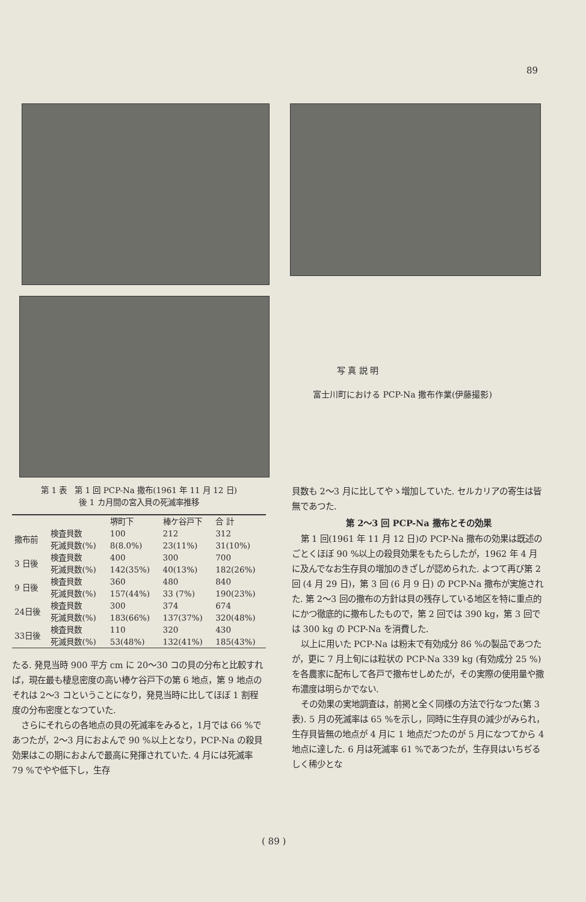89
写 真 説 明
富士川町における PCP-Na 撒布作業(伊藤撮影)
第 1 表　第 1 回 PCP-Na 撒布(1961 年 11 月 12 日)
後 1 カ月間の宮入貝の死滅率推移
| | | 堺町下 | 棒ケ谷戸下 | 合 計 |
| --- | --- | --- | --- | --- |
| 撒布前 | 検査貝数 | 100 | 212 | 312 |
| | 死滅貝数(%) | 8(8.0%) | 23(11%) | 31(10%) |
| 3 日後 | 検査貝数 | 400 | 300 | 700 |
| | 死滅貝数(%) | 142(35%) | 40(13%) | 182(26%) |
| 9 日後 | 検査貝数 | 360 | 480 | 840 |
| | 死滅貝数(%) | 157(44%) | 33 (7%) | 190(23%) |
| 24日後 | 検査貝数 | 300 | 374 | 674 |
| | 死滅貝数(%) | 183(66%) | 137(37%) | 320(48%) |
| 33日後 | 検査貝数 | 110 | 320 | 430 |
| | 死滅貝数(%) | 53(48%) | 132(41%) | 185(43%) |
たる. 発見当時 900 平方 cm に 20～30 コの貝の分布と比較すれば，現在最も棲息密度の高い棒ケ谷戸下の第 6 地点，第 9 地点のそれは 2～3 コということになり，発見当時に比してほぼ 1 割程度の分布密度となつていた.
さらにそれらの各地点の貝の死滅率をみると，1月では 66 %であつたが，2～3 月におよんで 90 %以上となり，PCP-Na の殺貝効果はこの期におよんで最高に発揮されていた. 4 月には死滅率 79 %でやや低下し，生存
貝数も 2～3 月に比してやゝ増加していた. セルカリアの寄生は皆無であつた.
第 2～3 回 PCP-Na 撒布とその効果
第 1 回(1961 年 11 月 12 日)の PCP-Na 撒布の効果は既述のごとくほぼ 90 %以上の殺貝効果をもたらしたが，1962 年 4 月に及んでなお生存貝の増加のきざしが認められた. よつて再び第 2 回 (4 月 29 日)，第 3 回 (6 月 9 日) の PCP-Na 撒布が実施された. 第 2～3 回の撒布の方針は貝の残存している地区を特に重点的にかつ徹底的に撒布したもので，第 2 回では 390 kg，第 3 回では 300 kg の PCP-Na を消費した.
以上に用いた PCP-Na は粉末で有効成分 86 %の製品であつたが，更に 7 月上旬には粒状の PCP-Na 339 kg (有効成分 25 %)を各農家に配布して各戸で撒布せしめたが，その実際の使用量や撒布濃度は明らかでない.
その効果の実地調査は，前掲と全く同様の方法で行なつた(第 3 表). 5 月の死滅率は 65 %を示し，同時に生存貝の減少がみられ，生存貝皆無の地点が 4 月に 1 地点だつたのが 5 月になつてから 4 地点に達した. 6 月は死滅率 61 %であつたが，生存貝はいちぢるしく稀少とな
( 89 )